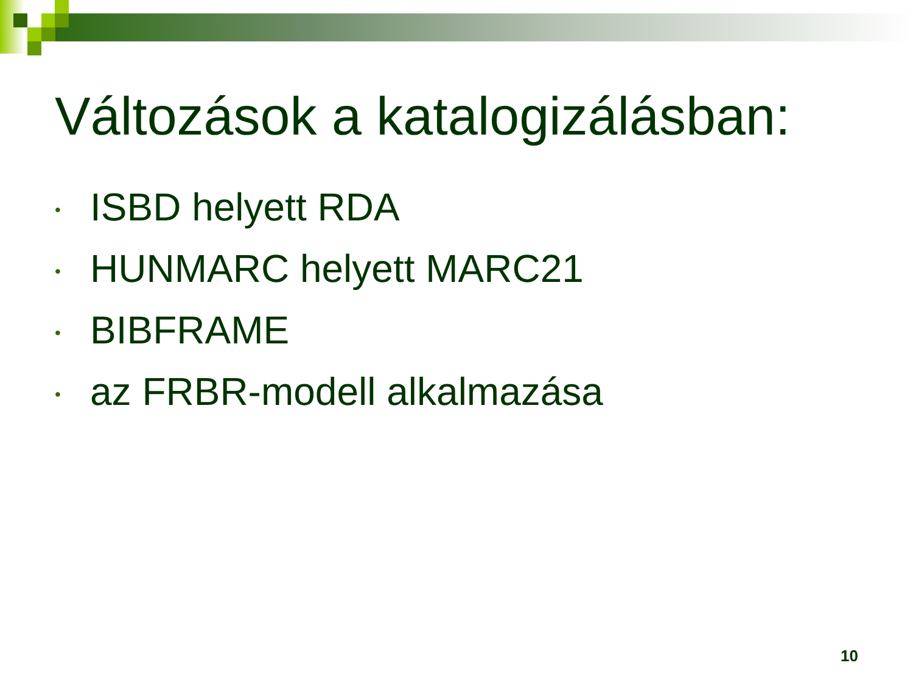Változások a katalogizálásban:
• ISBD helyett RDA
• HUNMARC helyett MARC21
• BIBFRAME
• az FRBR-modell alkalmazása
10